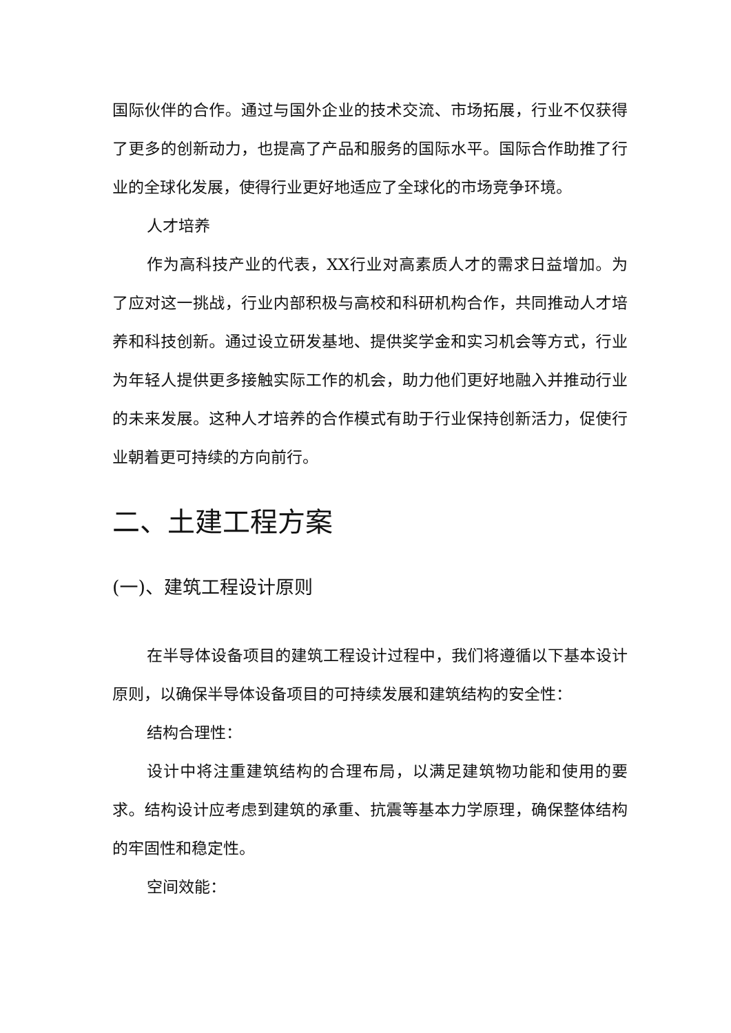国际伙伴的合作。通过与国外企业的技术交流、市场拓展，行业不仅获得了更多的创新动力，也提高了产品和服务的国际水平。国际合作助推了行业的全球化发展，使得行业更好地适应了全球化的市场竞争环境。
人才培养
作为高科技产业的代表，XX行业对高素质人才的需求日益增加。为了应对这一挑战，行业内部积极与高校和科研机构合作，共同推动人才培养和科技创新。通过设立研发基地、提供奖学金和实习机会等方式，行业为年轻人提供更多接触实际工作的机会，助力他们更好地融入并推动行业的未来发展。这种人才培养的合作模式有助于行业保持创新活力，促使行业朝着更可持续的方向前行。
二、土建工程方案
(一)、建筑工程设计原则
在半导体设备项目的建筑工程设计过程中，我们将遵循以下基本设计原则，以确保半导体设备项目的可持续发展和建筑结构的安全性：
结构合理性：
设计中将注重建筑结构的合理布局，以满足建筑物功能和使用的要求。结构设计应考虑到建筑的承重、抗震等基本力学原理，确保整体结构的牢固性和稳定性。
空间效能：